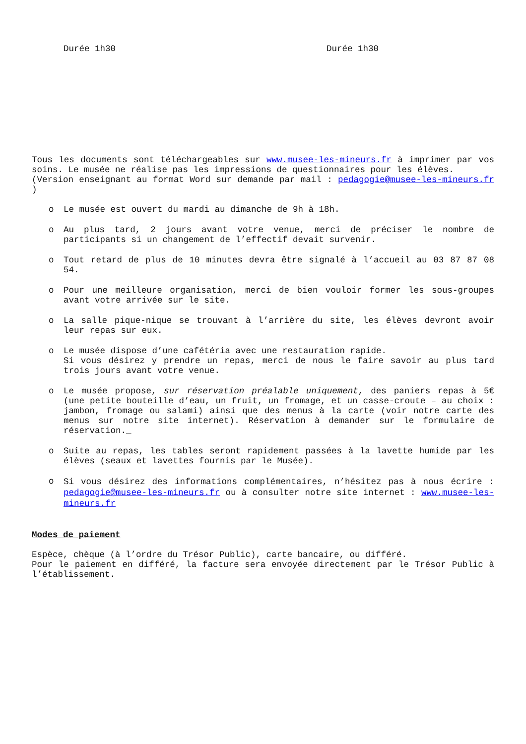Durée 1h30 Durée 1h30
Tous les documents sont téléchargeables sur www.musee-les-mineurs.fr à imprimer par vos soins. Le musée ne réalise pas les impressions de questionnaires pour les élèves.
(Version enseignant au format Word sur demande par mail : pedagogie@musee-les-mineurs.fr )
o Le musée est ouvert du mardi au dimanche de 9h à 18h.
o Au plus tard, 2 jours avant votre venue, merci de préciser le nombre de participants si un changement de l’effectif devait survenir.
o Tout retard de plus de 10 minutes devra être signalé à l’accueil au 03 87 87 08 54.
o Pour une meilleure organisation, merci de bien vouloir former les sous-groupes avant votre arrivée sur le site.
o La salle pique-nique se trouvant à l’arrière du site, les élèves devront avoir leur repas sur eux.
o Le musée dispose d’une cafétéria avec une restauration rapide.
Si vous désirez y prendre un repas, merci de nous le faire savoir au plus tard trois jours avant votre venue.
o Le musée propose, sur réservation préalable uniquement, des paniers repas à 5€ (une petite bouteille d’eau, un fruit, un fromage, et un casse-croute – au choix : jambon, fromage ou salami) ainsi que des menus à la carte (voir notre carte des menus sur notre site internet). Réservation à demander sur le formulaire de réservation._
o Suite au repas, les tables seront rapidement passées à la lavette humide par les élèves (seaux et lavettes fournis par le Musée).
o Si vous désirez des informations complémentaires, n’hésitez pas à nous écrire : pedagogie@musee-les-mineurs.fr ou à consulter notre site internet : www.musee-les-mineurs.fr
Modes de paiement
Espèce, chèque (à l’ordre du Trésor Public), carte bancaire, ou différé.
Pour le paiement en différé, la facture sera envoyée directement par le Trésor Public à l’établissement.